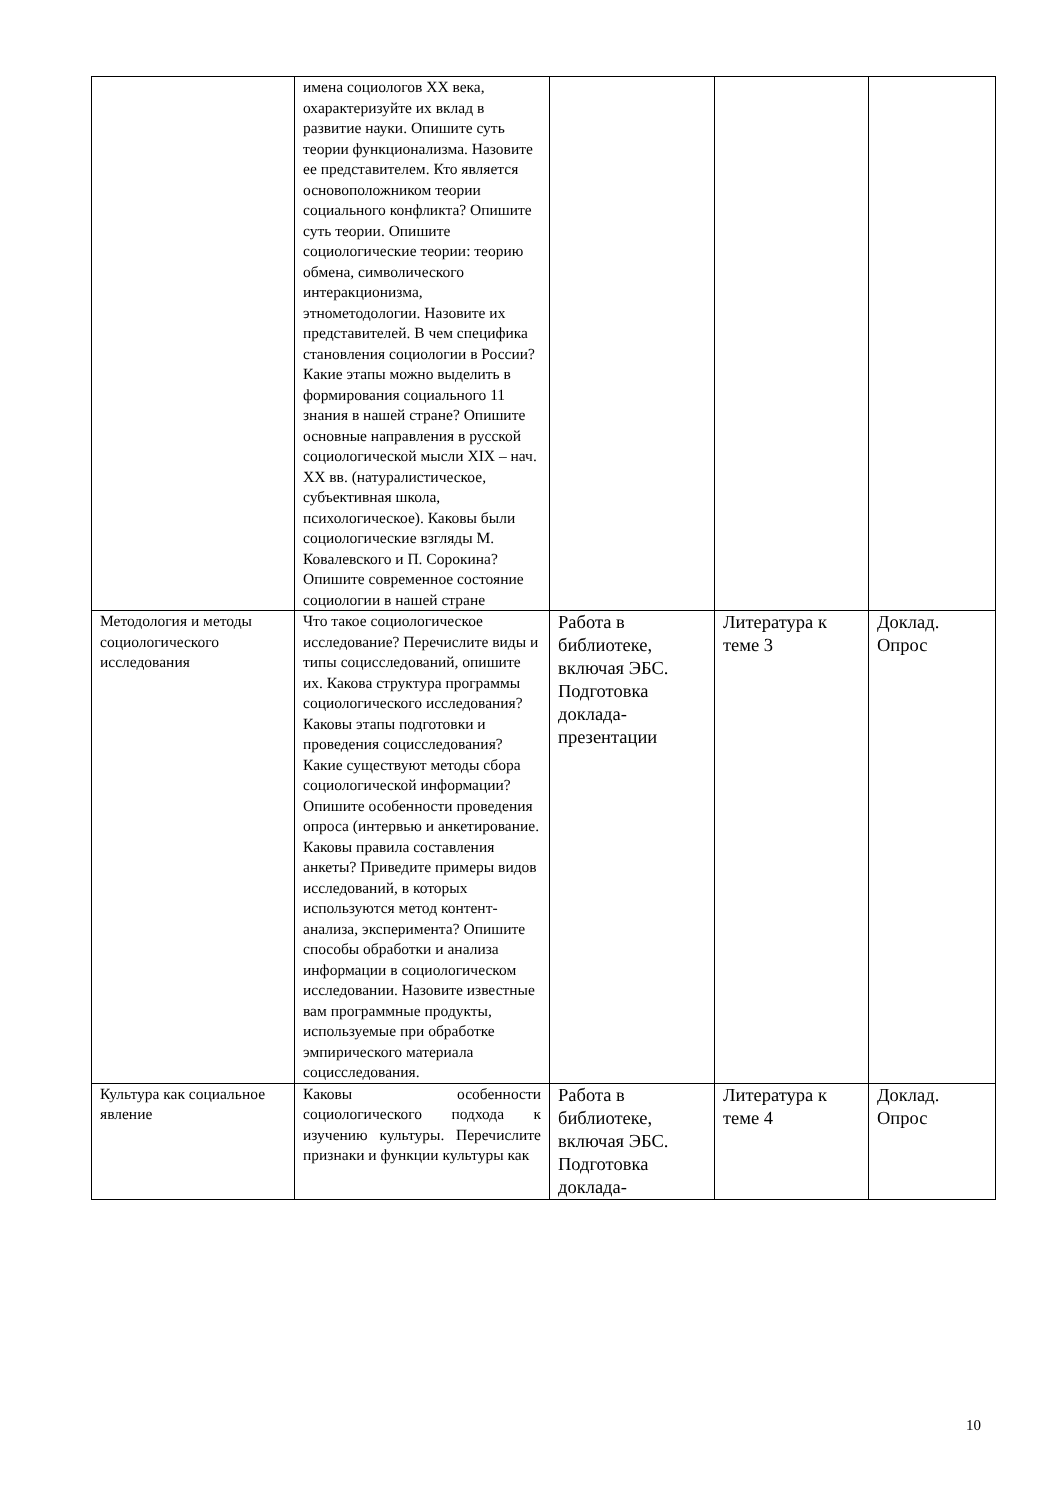| | имена социологов XX века, охарактеризуйте их вклад в развитие науки. Опишите суть теории функционализма. Назовите ее представителем. Кто является основоположником теории социального конфликта? Опишите суть теории. Опишите социологические теории: теорию обмена, символического интеракционизма, этнометодологии. Назовите их представителей. В чем специфика становления социологии в России? Какие этапы можно выделить в формирования социального 11 знания в нашей стране? Опишите основные направления в русской социологической мысли XIX – нач. XX вв. (натуралистическое, субъективная школа, психологическое). Каковы были социологические взгляды М. Ковалевского и П. Сорокина? Опишите современное состояние социологии в нашей стране | | | |
| Методология и методы социологического исследования | Что такое социологическое исследование? Перечислите виды и типы социсследований, опишите их. Какова структура программы социологического исследования? Каковы этапы подготовки и проведения социсследования? Какие существуют методы сбора социологической информации? Опишите особенности проведения опроса (интервью и анкетирование. Каковы правила составления анкеты? Приведите примеры видов исследований, в которых используются метод контент-анализа, эксперимента? Опишите способы обработки и анализа информации в социологическом исследовании. Назовите известные вам программные продукты, используемые при обработке эмпирического материала социсследования. | Работа в библиотеке, включая ЭБС. Подготовка доклада-презентации | Литература к теме 3 | Доклад. Опрос |
| Культура как социальное явление | Каковы особенности социологического подхода к изучению культуры. Перечислите признаки и функции культуры как | Работа в библиотеке, включая ЭБС. Подготовка доклада- | Литература к теме 4 | Доклад. Опрос |
10